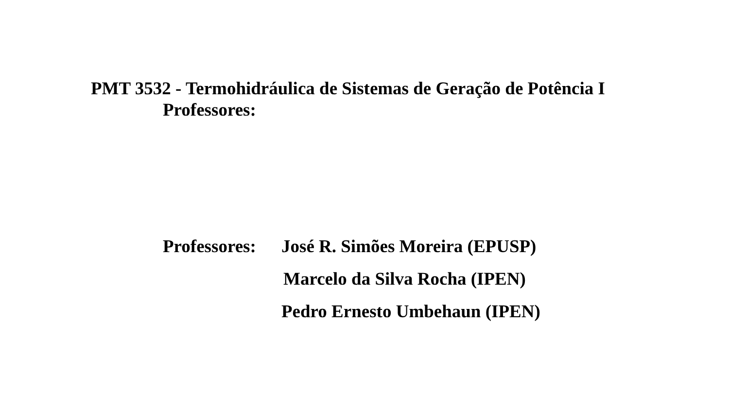PMT 3532 - Termohidráulica de Sistemas de Geração de Potência I
Professores:
Professores:
José R. Simões Moreira (EPUSP)
Marcelo da Silva Rocha (IPEN)
Pedro Ernesto Umbehaun (IPEN)